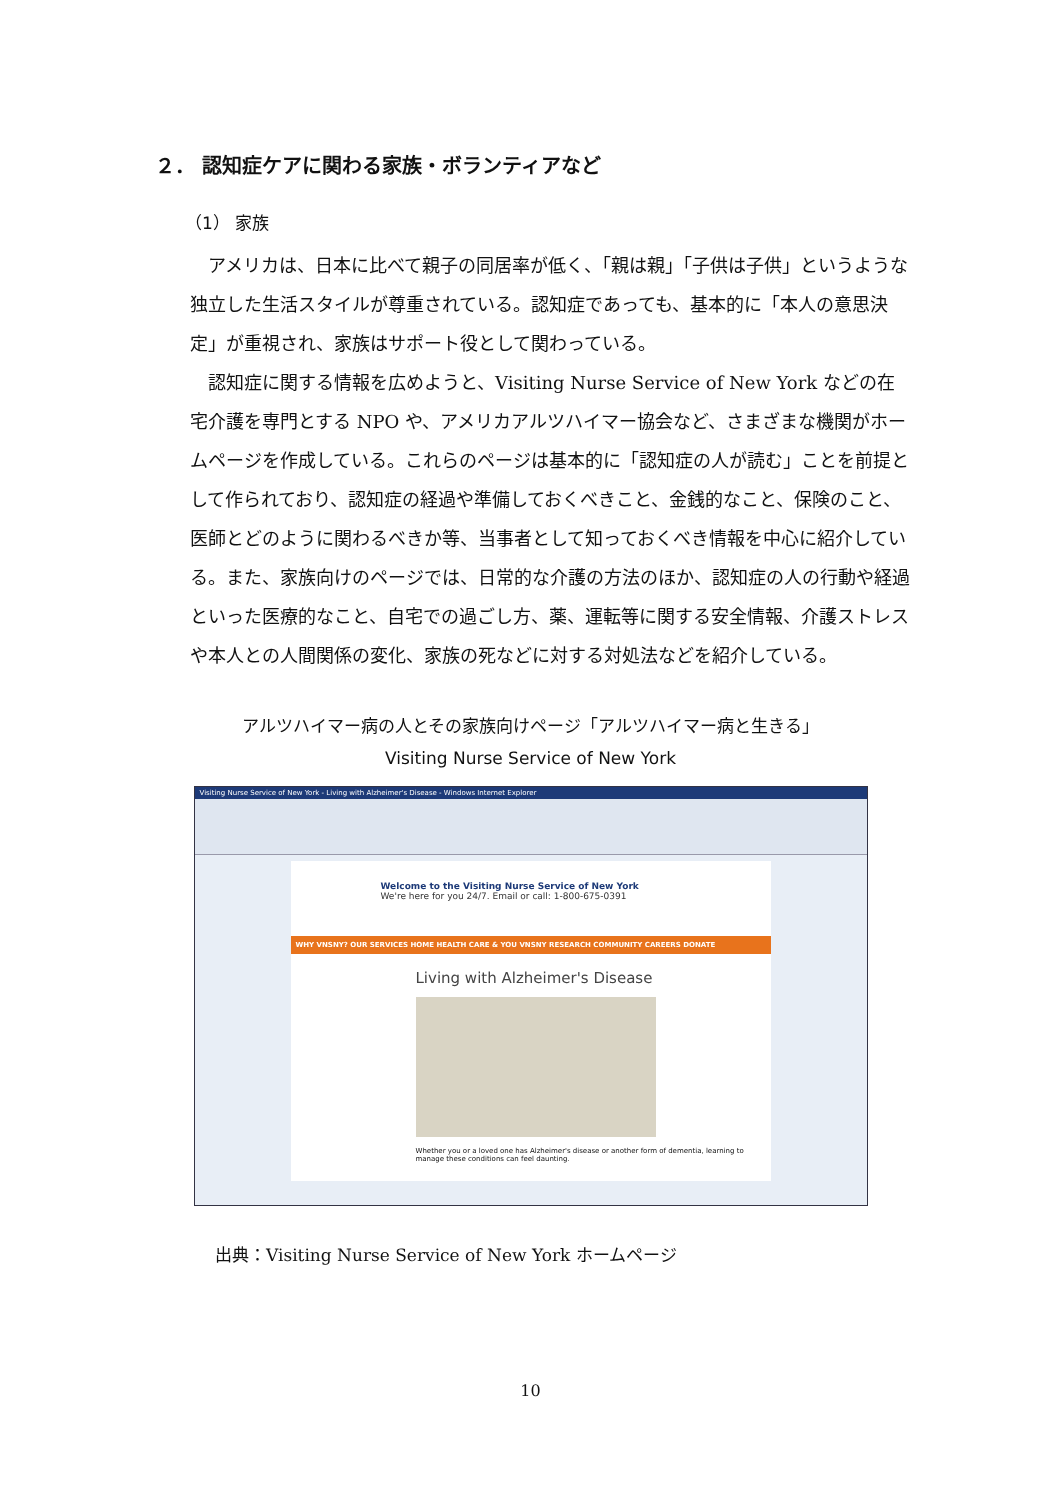２． 認知症ケアに関わる家族・ボランティアなど
（1） 家族
アメリカは、日本に比べて親子の同居率が低く、「親は親」「子供は子供」というような独立した生活スタイルが尊重されている。認知症であっても、基本的に「本人の意思決定」が重視され、家族はサポート役として関わっている。
認知症に関する情報を広めようと、Visiting Nurse Service of New York などの在宅介護を専門とする NPO や、アメリカアルツハイマー協会など、さまざまな機関がホームページを作成している。これらのページは基本的に「認知症の人が読む」ことを前提として作られており、認知症の経過や準備しておくべきこと、金銭的なこと、保険のこと、医師とどのように関わるべきか等、当事者として知っておくべき情報を中心に紹介している。また、家族向けのページでは、日常的な介護の方法のほか、認知症の人の行動や経過といった医療的なこと、自宅での過ごし方、薬、運転等に関する安全情報、介護ストレスや本人との人間関係の変化、家族の死などに対する対処法などを紹介している。
アルツハイマー病の人とその家族向けページ「アルツハイマー病と生きる」
Visiting Nurse Service of New York
Visiting Nurse Service of New York - Living with Alzheimer's Disease - Windows Internet Explorer
Welcome to the Visiting Nurse Service of New York
We're here for you 24/7. Email or call: 1-800-675-0391
WHY VNSNY? OUR SERVICES HOME HEALTH CARE & YOU VNSNY RESEARCH COMMUNITY CAREERS DONATE
Living with Alzheimer's Disease
Whether you or a loved one has Alzheimer's disease or another form of dementia, learning to manage these conditions can feel daunting.
出典：Visiting Nurse Service of New York ホームページ
10